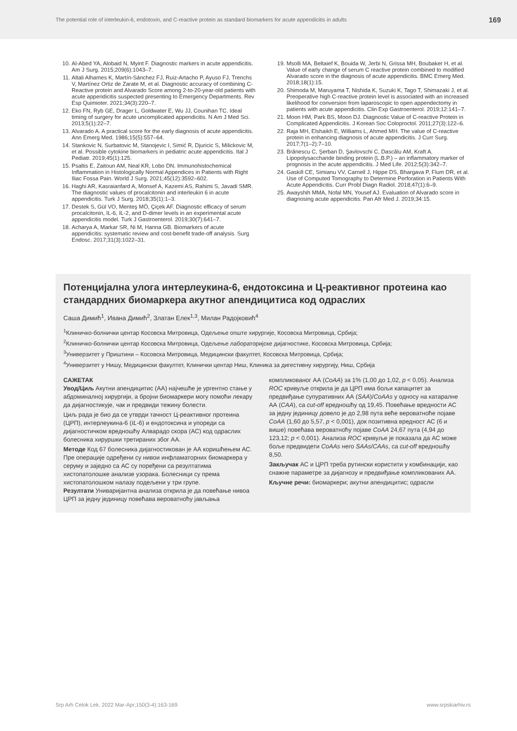The potential role of interleukin-6, endotoxin, and C-reactive protein as standard biomarkers for acute appendicitis in adults 169
10. Al-Abed YA, Alobaid N, Myint F. Diagnostic markers in acute appendicitis. Am J Surg. 2015;209(6):1043–7.
11. Altali Alhames K, Martín-Sánchez FJ, Ruiz-Artacho P, Ayuso FJ, Trenchs V, Martínez Ortiz de Zarate M, et al. Diagnostic accuracy of combining C-Reactive protein and Alvarado Score among 2-to-20-year-old patients with acute appendicitis suspected presenting to Emergency Departments. Rev Esp Quimioter. 2021;34(3):220–7.
12. Eko FN, Ryb GE, Drager L, Goldwater E, Wu JJ, Counihan TC. Ideal timing of surgery for acute uncomplicated appendicitis. N Am J Med Sci. 2013;5(1):22–7.
13. Alvarado A. A practical score for the early diagnosis of acute appendicitis. Ann Emerg Med. 1986;15(5):557–64.
14. Stankovic N, Surbatovic M, Stanojevic I, Simić R, Djuricic S, Milickovic M, et al. Possible cytokine biomarkers in pediatric acute appendicitis. Ital J Pediatr. 2019;45(1):125.
15. Psaltis E, Zaitoun AM, Neal KR, Lobo DN. Immunohistochemical Inflammation in Histologically Normal Appendices in Patients with Right Iliac Fossa Pain. World J Surg. 2021;45(12):3592–602.
16. Haghi AR, Kasraianfard A, Monsef A, Kazemi AS, Rahimi S, Javadi SMR. The diagnostic values of procalcitonin and interleukin 6 in acute appendicitis. Turk J Surg. 2018;35(1):1–3.
17. Destek S, Gül VO, Menteş MÖ, Çiçek AF. Diagnostic efficacy of serum procalcitonin, IL-6, IL-2, and D-dimer levels in an experimental acute appendicitis model. Turk J Gastroenterol. 2019;30(7):641–7.
18. Acharya A, Markar SR, Ni M, Hanna GB. Biomarkers of acute appendicitis: systematic review and cost-benefit trade-off analysis. Surg Endosc. 2017;31(3):1022–31.
19. Msolli MA, Beltaief K, Bouida W, Jerbi N, Grissa MH, Boubaker H, et al. Value of early change of serum C reactive protein combined to modified Alvarado score in the diagnosis of acute appendicitis. BMC Emerg Med. 2018;18(1):15.
20. Shimoda M, Maruyama T, Nishida K, Suzuki K, Tago T, Shimazaki J, et al. Preoperative high C-reactive protein level is associated with an increased likelihood for conversion from laparoscopic to open appendectomy in patients with acute appendicitis. Clin Exp Gastroenterol. 2019;12:141–7.
21. Moon HM, Park BS, Moon DJ. Diagnostic Value of C-reactive Protein in Complicated Appendicitis. J Korean Soc Coloproctol. 2011;27(3):122–6.
22. Raja MH, Elshaikh E, Williams L, Ahmed MH. The value of C-reactive protein in enhancing diagnosis of acute appendicitis. J Curr Surg. 2017;7(1–2):7–10.
23. Brănescu C, Şerban D, Şavlovschi C, Dascălu AM, Kraft A. Lipopolysaccharide binding protein (L.B.P.) – an inflammatory marker of prognosis in the acute appendicitis. J Med Life. 2012;5(3):342–7.
24. Gaskill CE, Simianu VV, Carnell J, Hippe DS, Bhargava P, Flum DR, et al. Use of Computed Tomography to Determine Perforation in Patients With Acute Appendicitis. Curr Probl Diagn Radiol. 2018;47(1):6–9.
25. Awayshih MMA, Nofal MN, Yousef AJ. Evaluation of Alvarado score in diagnosing acute appendicitis. Pan Afr Med J. 2019;34:15.
Потенцијална улога интерлеукина-6, ендотоксина и Ц-реактивног протеина као стандардних биомаркера акутног апендицитиса код одраслих
Саша Димић<sup>1</sup>, Ивана Димић<sup>2</sup>, Златан Елек<sup>1,3</sup>, Милан Радојковић<sup>4</sup>
<sup>1</sup> Клиничко-болнички центар Косовска Митровица, Одељење опште хирургије, Косовска Митровица, Србија;
<sup>2</sup> Клиничко-болнички центар Косовска Митровица, Одељење лабораторијске дијагностике, Косовска Митровица, Србија;
<sup>3</sup> Универзитет у Приштини – Косовска Митровица, Медицински факултет, Косовска Митровица, Србија;
<sup>4</sup> Универзитет у Нишу, Медицински факултет, Клинички центар Ниш, Клиника за дигестивну хирургију, Ниш, Србија
САЖЕТАК
Увод/Циљ Акутни апендицитис (АА) најчешће је ургентно стање у абдоминалној хирургији, а бројни биомаркери могу помоћи лекару да дијагностикује, чак и предвиди тежину болести.
Циљ рада је био да се утврди тачност Ц-реактивног протеина (ЦРП), интерлеукина-6 (IL-6) и ендотоксина и упореди са дијагностичком вредношћу Алварадо скора (АС) код одраслих болесника хируршки третираних због АА.
Методе Код 67 болесника дијагностикован је АА коришћењем АС. Пре операције одређени су нивои инфламаторних биомаркера у серуму и заједно са АС су поређени са резултатима хистопатолошке анализе узорака. Болесници су према хистопатолошком налазу подељени у три групе.
Резултати Униваријантна анализа открила је да повећање нивоа ЦРП за једну јединицу повећава вероватноћу јављања
компликованог АА (CoAA) за 1% (1,00 до 1,02, p < 0,05). Анализа ROC кривуље открила је да ЦРП има бољи капацитет за предвиђање супуративних АА (SAA)/CoAAs у односу на катаралне АА (CAA), са cut-off вредношћу од 19,45. Повећање вредности АС за једну јединицу довело је до 2,98 пута веће вероватноће појаве CoAA (1,60 до 5,57, p < 0,001), док позитивна вредност АС (6 и више) повећава вероватноћу појаве CoAA 24,67 пута (4,94 до 123,12; p < 0,001). Анализа ROC кривуље је показала да АС може боље предвидети CoAAs него SAAs/CAAs, са cut-off вредношћу 8,50.
Закључак АС и ЦРП треба рутински користити у комбинацији, као снажне параметре за дијагнозу и предвиђање компликованих АА.
Кључне речи: биомаркери; акутни апендицитис; одрасли
Srp Arh Celok Lek. 2022 Mar-Apr;150(3-4):163-169 www.srpskiarhiv.rs